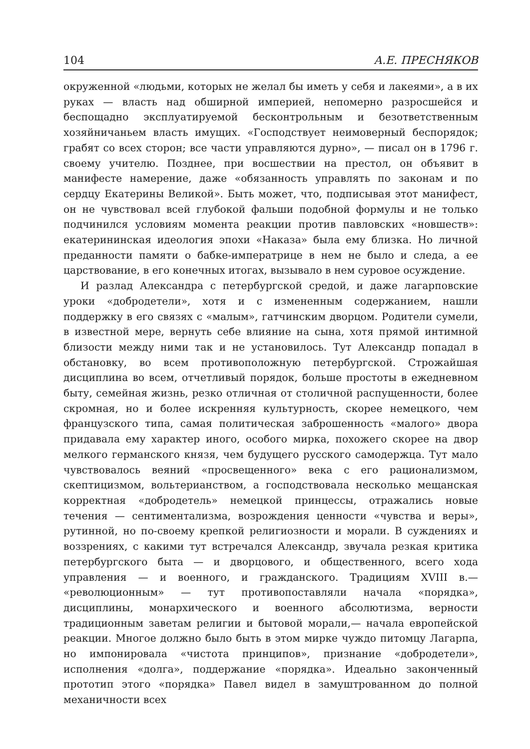104 А.Е. ПРЕСНЯКОВ
окруженной «людьми, которых не желал бы иметь у себя и лакеями», а в их руках — власть над обширной империей, непомерно разросшейся и беспощадно эксплуатируемой бесконтрольным и безответственным хозяйничаньем власть имущих. «Господствует неимоверный беспорядок; грабят со всех сторон; все части управляются дурно», — писал он в 1796 г. своему учителю. Позднее, при восшествии на престол, он объявит в манифесте намерение, даже «обязанность управлять по законам и по сердцу Екатерины Великой». Быть может, что, подписывая этот манифест, он не чувствовал всей глубокой фальши подобной формулы и не только подчинился условиям момента реакции против павловских «новшеств»: екатерининская идеология эпохи «Наказа» была ему близка. Но личной преданности памяти о бабке-императрице в нем не было и следа, а ее царствование, в его конечных итогах, вызывало в нем суровое осуждение.
И разлад Александра с петербургской средой, и даже лагарповские уроки «добродетели», хотя и с измененным содержанием, нашли поддержку в его связях с «малым», гатчинским дворцом. Родители сумели, в известной мере, вернуть себе влияние на сына, хотя прямой интимной близости между ними так и не установилось. Тут Александр попадал в обстановку, во всем противоположную петербургской. Строжайшая дисциплина во всем, отчетливый порядок, больше простоты в ежедневном быту, семейная жизнь, резко отличная от столичной распущенности, более скромная, но и более искренняя культурность, скорее немецкого, чем французского типа, самая политическая заброшенность «малого» двора придавала ему характер иного, особого мирка, похожего скорее на двор мелкого германского князя, чем будущего русского самодержца. Тут мало чувствовалось веяний «просвещенного» века с его рационализмом, скептицизмом, вольтерианством, а господствовала несколько мещанская корректная «добродетель» немецкой принцессы, отражались новые течения — сентиментализма, возрождения ценности «чувства и веры», рутинной, но по-своему крепкой религиозности и морали. В суждениях и воззрениях, с какими тут встречался Александр, звучала резкая критика петербургского быта — и дворцового, и общественного, всего хода управления — и военного, и гражданского. Традициям XVIII в.— «революционным» — тут противопоставляли начала «порядка», дисциплины, монархического и военного абсолютизма, верности традиционным заветам религии и бытовой морали,— начала европейской реакции. Многое должно было быть в этом мирке чуждо питомцу Лагарпа, но импонировала «чистота принципов», признание «добродетели», исполнения «долга», поддержание «порядка». Идеально законченный прототип этого «порядка» Павел видел в замуштрованном до полной механичности всех